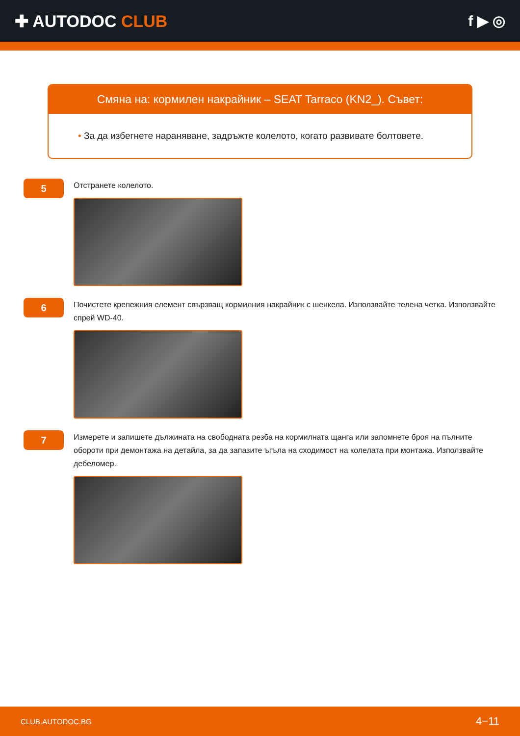✚ AUTODOC CLUB f ▶ ◎
Смяна на: кормилен накрайник – SEAT Tarraco (KN2_). Съвет:
• За да избегнете нараняване, задръжте колелото, когато развивате болтовете.
5
Отстранете колелото.
6
Почистете крепежния елемент свързващ кормилния накрайник с шенкела. Използвайте телена четка. Използвайте спрей WD-40.
7
Измерете и запишете дължината на свободната резба на кормилната щанга или запомнете броя на пълните обороти при демонтажа на детайла, за да запазите ъгъла на сходимост на колелата при монтажа. Използвайте дебеломер.
CLUB.AUTODOC.BG 4−11